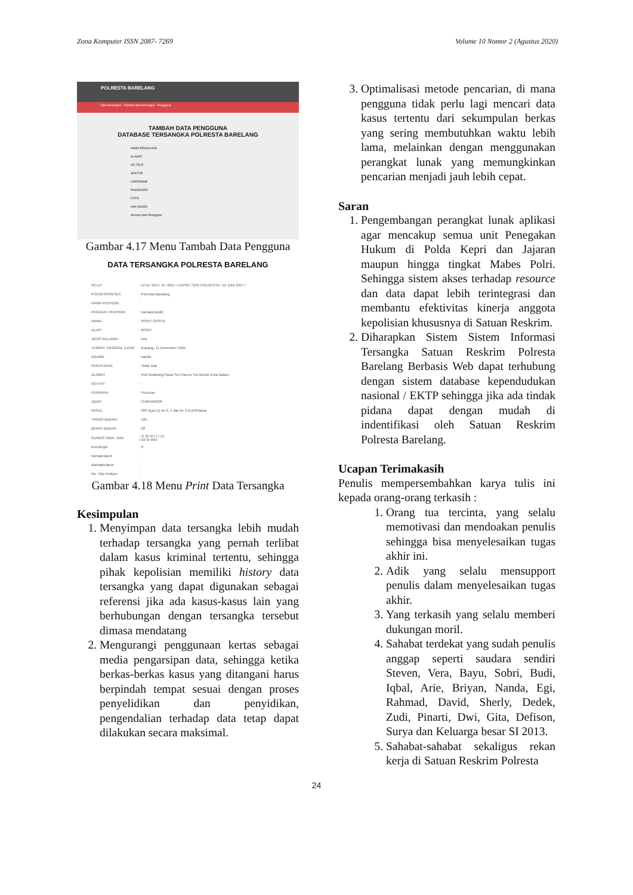Zona Komputer ISSN 2087- 7269 Volume 10 Nomor 2 (Agustus 2020)
POLRESTA BARELANG
Data tersangka · Tambah data tersangka · Pengguna
TAMBAH DATA PENGGUNA
DATABASE TERSANGKA POLRESTA BARELANG
NAMA PENGGUNA
ALAMAT
NO.TELP
SEKTOR
USERNAME
PASSWORD
FOTO
HAK AKSES
Simpan data Pengguna
Gambar 4.17 Menu Tambah Data Pengguna
DATA TERSANGKA POLRESTA BARELANG
| NO.LP | : LP-B / 814 / VI / 2017 / KEPRI / SPK-POLRESTA / 12 JUNI 2017 / |
| POLRES/POLSEK | : Polresta Barelang |
| NAMA PENYIDIK | : |
| PANGKAT PENYIDIK | : namapenyidik |
| NAMA | : RISKY GOSTA |
| ALIAS | : RISKY |
| JENIS KELAMIN | : pria |
| TEMPAT TANGGAL LAHIR | : Kupang, 11 Desember 1994 |
| AGAMA | : katolik |
| PEKERJAAN | : Tidak Ada |
| ALAMAT | : Ruli Belakang Pasar Sei Pancur Sei Beduk Kota Batam |
| NO KTP | : - |
| PERKARA | : Pecurian |
| JENIS | : CURANMOR |
| PASAL | : 363 Ayat (1) ke 3, 4 dan ke 5 KUHPidana |
| TINGGI BADAN | : 165 |
| BERAT BADAN | : 60 |
| RUMUS SIDIK JARI | : O 32 W I I I 15 I 32 W MIO |
| kronologis | : 0 |
| namapelapor | : |
| alamatpelapor | : |
| No. Telp Pelapor | : |
Gambar 4.18 Menu Print Data Tersangka
Kesimpulan
1. Menyimpan data tersangka lebih mudah terhadap tersangka yang pernah terlibat dalam kasus kriminal tertentu, sehingga pihak kepolisian memiliki history data tersangka yang dapat digunakan sebagai referensi jika ada kasus-kasus lain yang berhubungan dengan tersangka tersebut dimasa mendatang
2. Mengurangi penggunaan kertas sebagai media pengarsipan data, sehingga ketika berkas-berkas kasus yang ditangani harus berpindah tempat sesuai dengan proses penyelidikan dan penyidikan, pengendalian terhadap data tetap dapat dilakukan secara maksimal.
3. Optimalisasi metode pencarian, di mana pengguna tidak perlu lagi mencari data kasus tertentu dari sekumpulan berkas yang sering membutuhkan waktu lebih lama, melainkan dengan menggunakan perangkat lunak yang memungkinkan pencarian menjadi jauh lebih cepat.
Saran
1. Pengembangan perangkat lunak aplikasi agar mencakup semua unit Penegakan Hukum di Polda Kepri dan Jajaran maupun hingga tingkat Mabes Polri. Sehingga sistem akses terhadap resource dan data dapat lebih terintegrasi dan membantu efektivitas kinerja anggota kepolisian khususnya di Satuan Reskrim.
2. Diharapkan Sistem Sistem Informasi Tersangka Satuan Reskrim Polresta Barelang Berbasis Web dapat terhubung dengan sistem database kependudukan nasional / EKTP sehingga jika ada tindak pidana dapat dengan mudah di indentifikasi oleh Satuan Reskrim Polresta Barelang.
Ucapan Terimakasih
Penulis mempersembahkan karya tulis ini kepada orang-orang terkasih :
1. Orang tua tercinta, yang selalu memotivasi dan mendoakan penulis sehingga bisa menyelesaikan tugas akhir ini.
2. Adik yang selalu mensupport penulis dalam menyelesaikan tugas akhir.
3. Yang terkasih yang selalu memberi dukungan moril.
4. Sahabat terdekat yang sudah penulis anggap seperti saudara sendiri Steven, Vera, Bayu, Sobri, Budi, Iqbal, Arie, Briyan, Nanda, Egi, Rahmad, David, Sherly, Dedek, Zudi, Pinarti, Dwi, Gita, Defison, Surya dan Keluarga besar SI 2013.
5. Sahabat-sahabat sekaligus rekan kerja di Satuan Reskrim Polresta
24